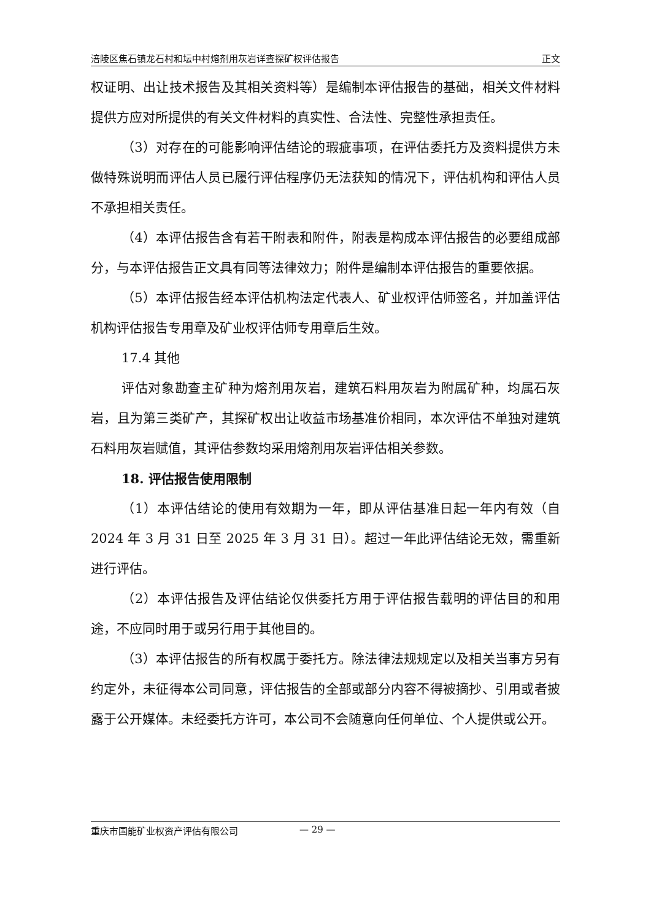涪陵区焦石镇龙石村和坛中村熔剂用灰岩详查探矿权评估报告 正文
权证明、出让技术报告及其相关资料等）是编制本评估报告的基础，相关文件材料提供方应对所提供的有关文件材料的真实性、合法性、完整性承担责任。
（3）对存在的可能影响评估结论的瑕疵事项，在评估委托方及资料提供方未做特殊说明而评估人员已履行评估程序仍无法获知的情况下，评估机构和评估人员不承担相关责任。
（4）本评估报告含有若干附表和附件，附表是构成本评估报告的必要组成部分，与本评估报告正文具有同等法律效力；附件是编制本评估报告的重要依据。
（5）本评估报告经本评估机构法定代表人、矿业权评估师签名，并加盖评估机构评估报告专用章及矿业权评估师专用章后生效。
17.4 其他
评估对象勘查主矿种为熔剂用灰岩，建筑石料用灰岩为附属矿种，均属石灰岩，且为第三类矿产，其探矿权出让收益市场基准价相同，本次评估不单独对建筑石料用灰岩赋值，其评估参数均采用熔剂用灰岩评估相关参数。
18. 评估报告使用限制
（1）本评估结论的使用有效期为一年，即从评估基准日起一年内有效（自 2024 年 3 月 31 日至 2025 年 3 月 31 日）。超过一年此评估结论无效，需重新进行评估。
（2）本评估报告及评估结论仅供委托方用于评估报告载明的评估目的和用途，不应同时用于或另行用于其他目的。
（3）本评估报告的所有权属于委托方。除法律法规规定以及相关当事方另有约定外，未征得本公司同意，评估报告的全部或部分内容不得被摘抄、引用或者披露于公开媒体。未经委托方许可，本公司不会随意向任何单位、个人提供或公开。
重庆市国能矿业权资产评估有限公司 — 29 —